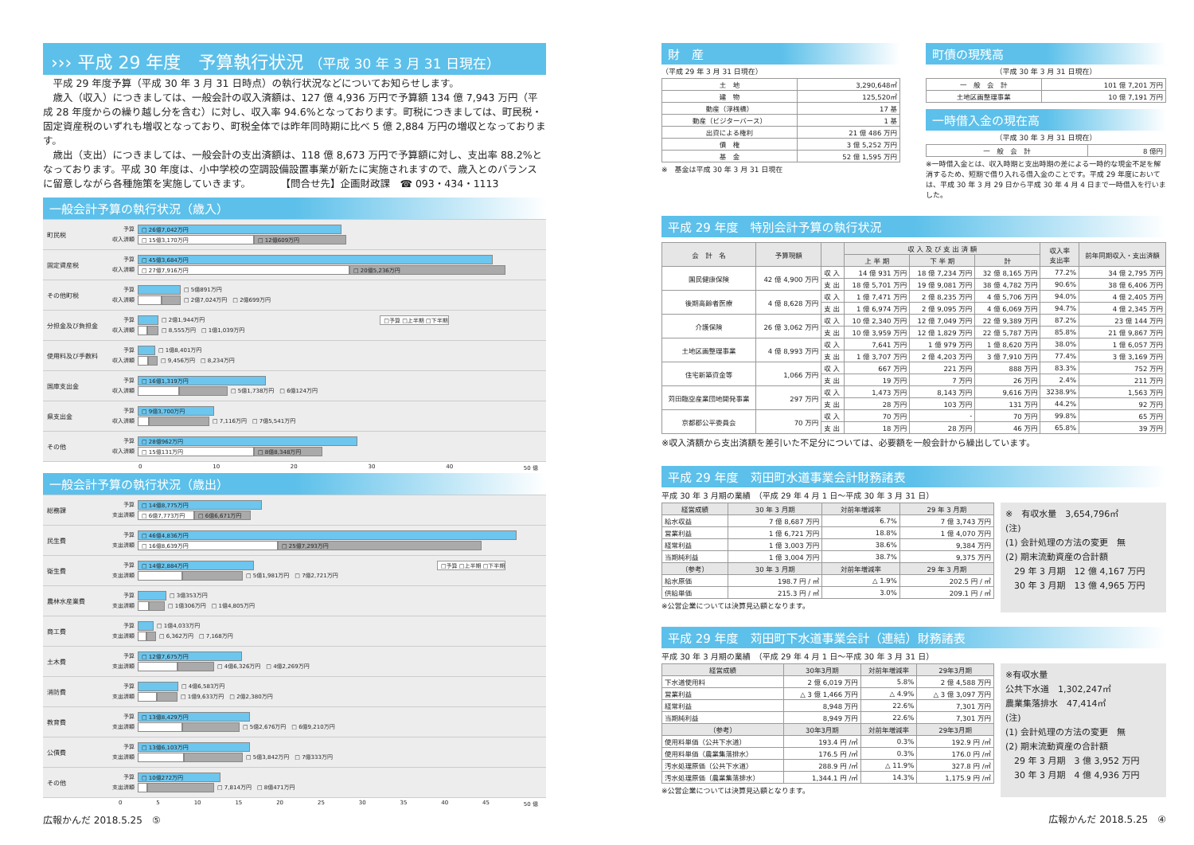››› 平成 29 年度　予算執行状況 （平成 30 年 3 月 31 日現在）
　平成 29 年度予算（平成 30 年 3 月 31 日時点）の執行状況などについてお知らせします。
　歳入（収入）につきましては、一般会計の収入済額は、127 億 4,936 万円で予算額 134 億 7,943 万円（平成 28 年度からの繰り越し分を含む）に対し、収入率 94.6%となっております。町税につきましては、町民税・固定資産税のいずれも増収となっており、町税全体では昨年同時期に比べ 5 億 2,884 万円の増収となっております。
　歳出（支出）につきましては、一般会計の支出済額は、118 億 8,673 万円で予算額に対し、支出率 88.2%となっております。平成 30 年度は、小中学校の空調設備設置事業が新たに実施されますので、歳入とのバランスに留意しながら各種施策を実施していきます。　　　　【問合せ先】企画財政課　☎ 093・434・1113
一般会計予算の執行状況（歳入）
町民税
予算
収入済額
□ 26億7,042万円
□ 15億3,170万円 □ 12億609万円
固定資産税
予算
収入済額
□ 45億3,684万円
□ 27億7,916万円 □ 20億5,236万円
その他町税
予算
収入済額
□ 5億891万円
□ 2億7,024万円　□ 2億699万円
分担金及び負担金
予算
収入済額
□ 2億1,944万円 □予算 □上半期 □下半期
□ 8,555万円　□ 1億1,039万円
使用料及び手数料
予算
収入済額
□ 1億8,401万円
□ 9,456万円　□ 8,234万円
国庫支出金
予算
収入済額
□ 16億1,319万円
□ 5億1,738万円　□ 6億124万円
県支出金
予算
収入済額
□ 9億3,700万円
□ 7,116万円　□ 7億5,541万円
その他
予算
収入済額
□ 28億962万円
□ 15億131万円 □ 8億8,348万円
0 10 20 30 40 50 億
一般会計予算の執行状況（歳出）
総務課
予算
支出済額
□ 14億8,775万円
□ 6億7,773万円 □ 6億6,671万円
民生費
予算
支出済額
□ 46億4,836万円
□ 16億8,639万円 □ 25億7,293万円
衛生費
予算
支出済額
□ 14億2,884万円 □予算 □上半期 □下半期
□ 5億1,981万円　□ 7億2,721万円
農林水産業費
予算
支出済額
□ 3億353万円
□ 1億306万円　□ 1億4,805万円
商工費
予算
支出済額
□ 1億4,033万円
□ 6,362万円　□ 7,168万円
土木費
予算
支出済額
□ 12億7,675万円
□ 4億6,326万円　□ 4億2,269万円
消防費
予算
支出済額
□ 4億6,583万円
□ 1億9,633万円　□ 2億2,380万円
教育費
予算
支出済額
□ 13億8,429万円
□ 5億2,676万円　□ 6億9,210万円
公債費
予算
支出済額
□ 13億6,103万円
□ 5億3,842万円　□ 7億333万円
その他
予算
支出済額
□ 10億272万円
□ 7,814万円　□ 8億471万円
0 5 10 15 20 25 30 35 40 45 50 億
広報かんだ 2018.5.25　⑤
財　産
（平成 29 年 3 月 31 日現在）
| 土 地 | 3,290,648㎡ |
| 建 物 | 125,520㎡ |
| 動産（浮桟橋） | 17 基 |
| 動産（ビジターバース） | 1 基 |
| 出資による権利 | 21 億 486 万円 |
| 債 権 | 3 億 5,252 万円 |
| 基 金 | 52 億 1,595 万円 |
※　基金は平成 30 年 3 月 31 日現在
町債の現残高
（平成 30 年 3 月 31 日現在）
| 一 般 会 計 | 101 億 7,201 万円 |
| 土地区画整理事業 | 10 億 7,191 万円 |
一時借入金の現在高
（平成 30 年 3 月 31 日現在）
| 一 般 会 計 | 8 億円 |
※一時借入金とは、収入時期と支出時期の差による一時的な現金不足を解消するため、短期で借り入れる借入金のことです。平成 29 年度においては、平成 30 年 3 月 29 日から平成 30 年 4 月 4 日まで一時借入を行いました。
平成 29 年度　特別会計予算の執行状況
| 会 計 名 | 予算現額 | | 収 入 及 び 支 出 済 額 | | | 収入率 支出率 | 前年同期収入・支出済額 |
| --- | --- | --- | --- | --- | --- | --- | --- |
| | | | 上 半 期 | 下 半 期 | 計 | | |
| 国民健康保険 | 42 億 4,900 万円 | 収 入 | 14 億 931 万円 | 18 億 7,234 万円 | 32 億 8,165 万円 | 77.2% | 34 億 2,795 万円 |
| | | 支 出 | 18 億 5,701 万円 | 19 億 9,081 万円 | 38 億 4,782 万円 | 90.6% | 38 億 6,406 万円 |
| 後期高齢者医療 | 4 億 8,628 万円 | 収 入 | 1 億 7,471 万円 | 2 億 8,235 万円 | 4 億 5,706 万円 | 94.0% | 4 億 2,405 万円 |
| | | 支 出 | 1 億 6,974 万円 | 2 億 9,095 万円 | 4 億 6,069 万円 | 94.7% | 4 億 2,345 万円 |
| 介護保険 | 26 億 3,062 万円 | 収 入 | 10 億 2,340 万円 | 12 億 7,049 万円 | 22 億 9,389 万円 | 87.2% | 23 億 144 万円 |
| | | 支 出 | 10 億 3,959 万円 | 12 億 1,829 万円 | 22 億 5,787 万円 | 85.8% | 21 億 9,867 万円 |
| 土地区画整理事業 | 4 億 8,993 万円 | 収 入 | 7,641 万円 | 1 億 979 万円 | 1 億 8,620 万円 | 38.0% | 1 億 6,057 万円 |
| | | 支 出 | 1 億 3,707 万円 | 2 億 4,203 万円 | 3 億 7,910 万円 | 77.4% | 3 億 3,169 万円 |
| 住宅新築資金等 | 1,066 万円 | 収 入 | 667 万円 | 221 万円 | 888 万円 | 83.3% | 752 万円 |
| | | 支 出 | 19 万円 | 7 万円 | 26 万円 | 2.4% | 211 万円 |
| 苅田臨空産業団地開発事業 | 297 万円 | 収 入 | 1,473 万円 | 8,143 万円 | 9,616 万円 | 3238.9% | 1,563 万円 |
| | | 支 出 | 28 万円 | 103 万円 | 131 万円 | 44.2% | 92 万円 |
| 京都郡公平委員会 | 70 万円 | 収 入 | 70 万円 | - | 70 万円 | 99.8% | 65 万円 |
| | | 支 出 | 18 万円 | 28 万円 | 46 万円 | 65.8% | 39 万円 |
※収入済額から支出済額を差引いた不足分については、必要額を一般会計から繰出しています。
平成 29 年度　苅田町水道事業会計財務諸表
平成 30 年 3 月期の業績　（平成 29 年 4 月 1 日〜平成 30 年 3 月 31 日）
| 経営成績 | 30 年 3 月期 | 対前年増減率 | 29 年 3 月期 |
| --- | --- | --- | --- |
| 給水収益 | 7 億 8,687 万円 | 6.7% | 7 億 3,743 万円 |
| 営業利益 | 1 億 6,721 万円 | 18.8% | 1 億 4,070 万円 |
| 経常利益 | 1 億 3,003 万円 | 38.6% | 9,384 万円 |
| 当期純利益 | 1 億 3,004 万円 | 38.7% | 9,375 万円 |
| （参考） | 30 年 3 月期 | 対前年増減率 | 29 年 3 月期 |
| 給水原価 | 198.7 円 / ㎥ | △ 1.9% | 202.5 円 / ㎥ |
| 供給単価 | 215.3 円 / ㎥ | 3.0% | 209.1 円 / ㎥ |
※公営企業については決算見込額となります。
※　有収水量　3,654,796㎥
(注)
(1) 会計処理の方法の変更　無
(2) 期末流動資産の合計額
　29 年 3 月期　12 億 4,167 万円
　30 年 3 月期　13 億 4,965 万円
平成 29 年度　苅田町下水道事業会計（連結）財務諸表
平成 30 年 3 月期の業績　（平成 29 年 4 月 1 日〜平成 30 年 3 月 31 日）
| 経営成績 | 30年3月期 | 対前年増減率 | 29年3月期 |
| --- | --- | --- | --- |
| 下水道使用料 | 2 億 6,019 万円 | 5.8% | 2 億 4,588 万円 |
| 営業利益 | △ 3 億 1,466 万円 | △ 4.9% | △ 3 億 3,097 万円 |
| 経常利益 | 8,948 万円 | 22.6% | 7,301 万円 |
| 当期純利益 | 8,949 万円 | 22.6% | 7,301 万円 |
| （参考） | 30年3月期 | 対前年増減率 | 29年3月期 |
| 使用料単価（公共下水道） | 193.4 円 /㎥ | 0.3% | 192.9 円 /㎥ |
| 使用料単価（農業集落排水） | 176.5 円 /㎥ | 0.3% | 176.0 円 /㎥ |
| 汚水処理原価（公共下水道） | 288.9 円 /㎥ | △ 11.9% | 327.8 円 /㎥ |
| 汚水処理原価（農業集落排水） | 1,344.1 円 /㎥ | 14.3% | 1,175.9 円 /㎥ |
※公営企業については決算見込額となります。
※有収水量
公共下水道　1,302,247㎥
農業集落排水　47,414㎥
(注)
(1) 会計処理の方法の変更　無
(2) 期末流動資産の合計額
　29 年 3 月期　3 億 3,952 万円
　30 年 3 月期　4 億 4,936 万円
広報かんだ 2018.5.25　④